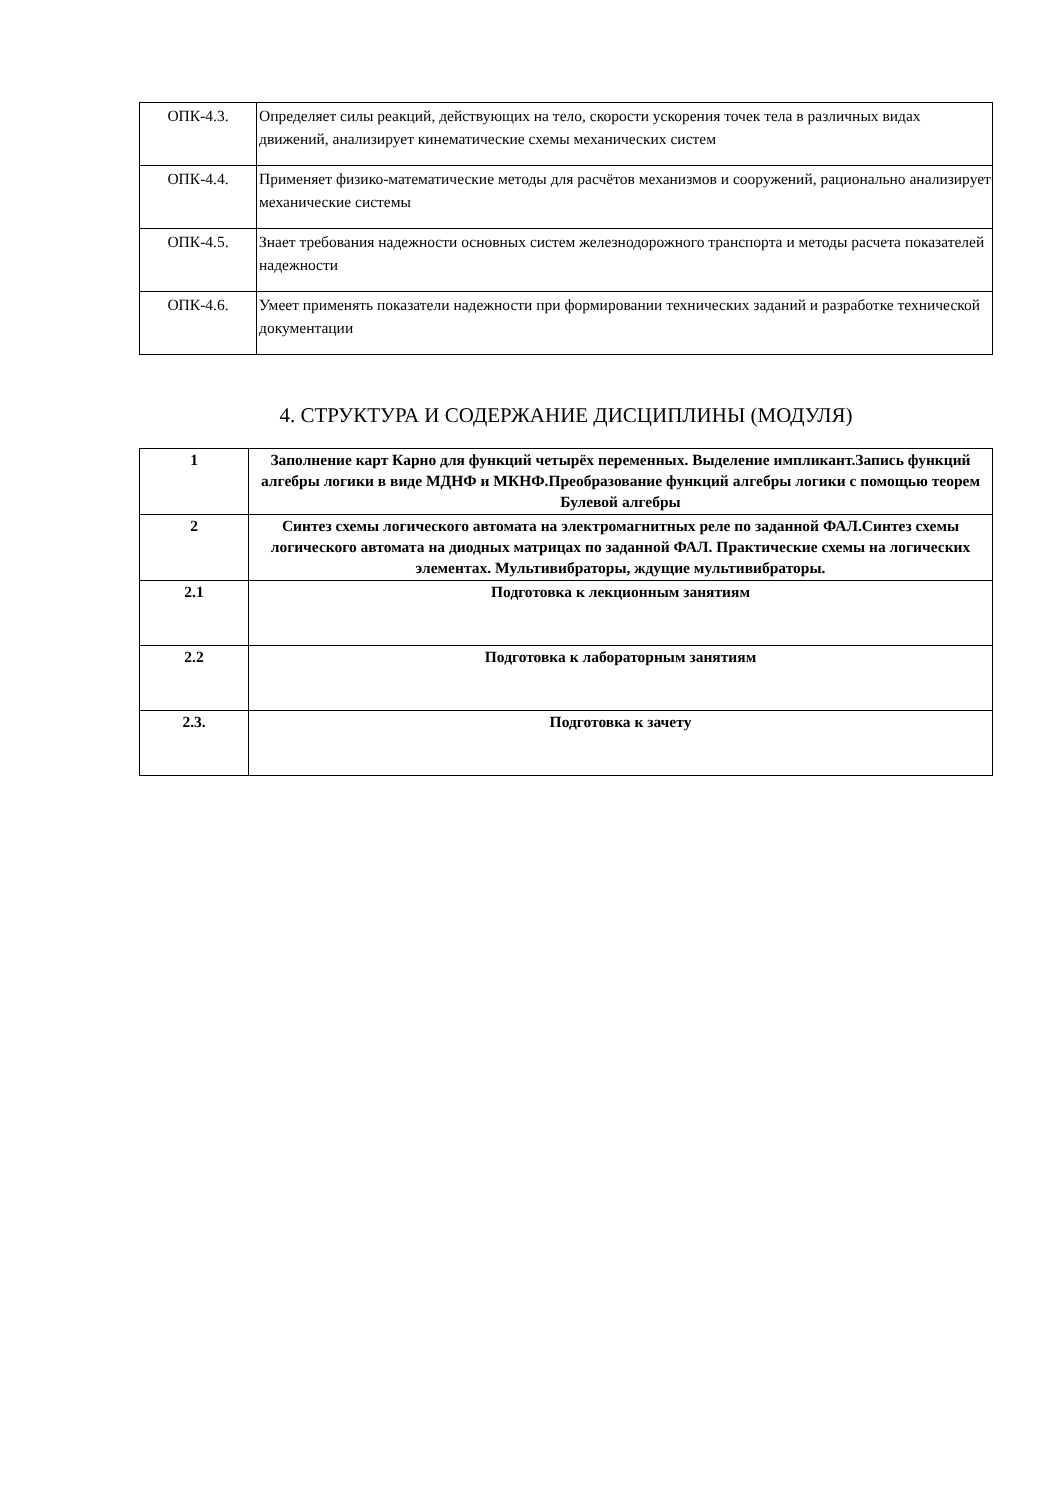| ОПК-4.3. | Определяет силы реакций, действующих на тело, скорости ускорения точек тела в различных видах движений, анализирует кинематические схемы механических систем |
| ОПК-4.4. | Применяет физико-математические методы для расчётов механизмов и сооружений, рационально анализирует механические системы |
| ОПК-4.5. | Знает требования надежности основных систем железнодорожного транспорта и методы расчета показателей надежности |
| ОПК-4.6. | Умеет применять показатели надежности при формировании технических заданий и разработке технической документации |
4. СТРУКТУРА И СОДЕРЖАНИЕ ДИСЦИПЛИНЫ (МОДУЛЯ)
| 1 | Заполнение карт Карно для функций четырёх переменных. Выделение импликант.Запись функций алгебры логики в виде МДНФ и МКНФ.Преобразование функций алгебры логики с помощью теорем Булевой алгебры |
| 2 | Синтез схемы логического автомата на электромагнитных реле по заданной ФАЛ.Синтез схемы логического автомата на диодных матрицах по заданной ФАЛ. Практические схемы на логических элементах. Мультивибраторы, ждущие мультивибраторы. |
| 2.1 | Подготовка к лекционным занятиям |
| 2.2 | Подготовка к лабораторным занятиям |
| 2.3. | Подготовка к зачету |